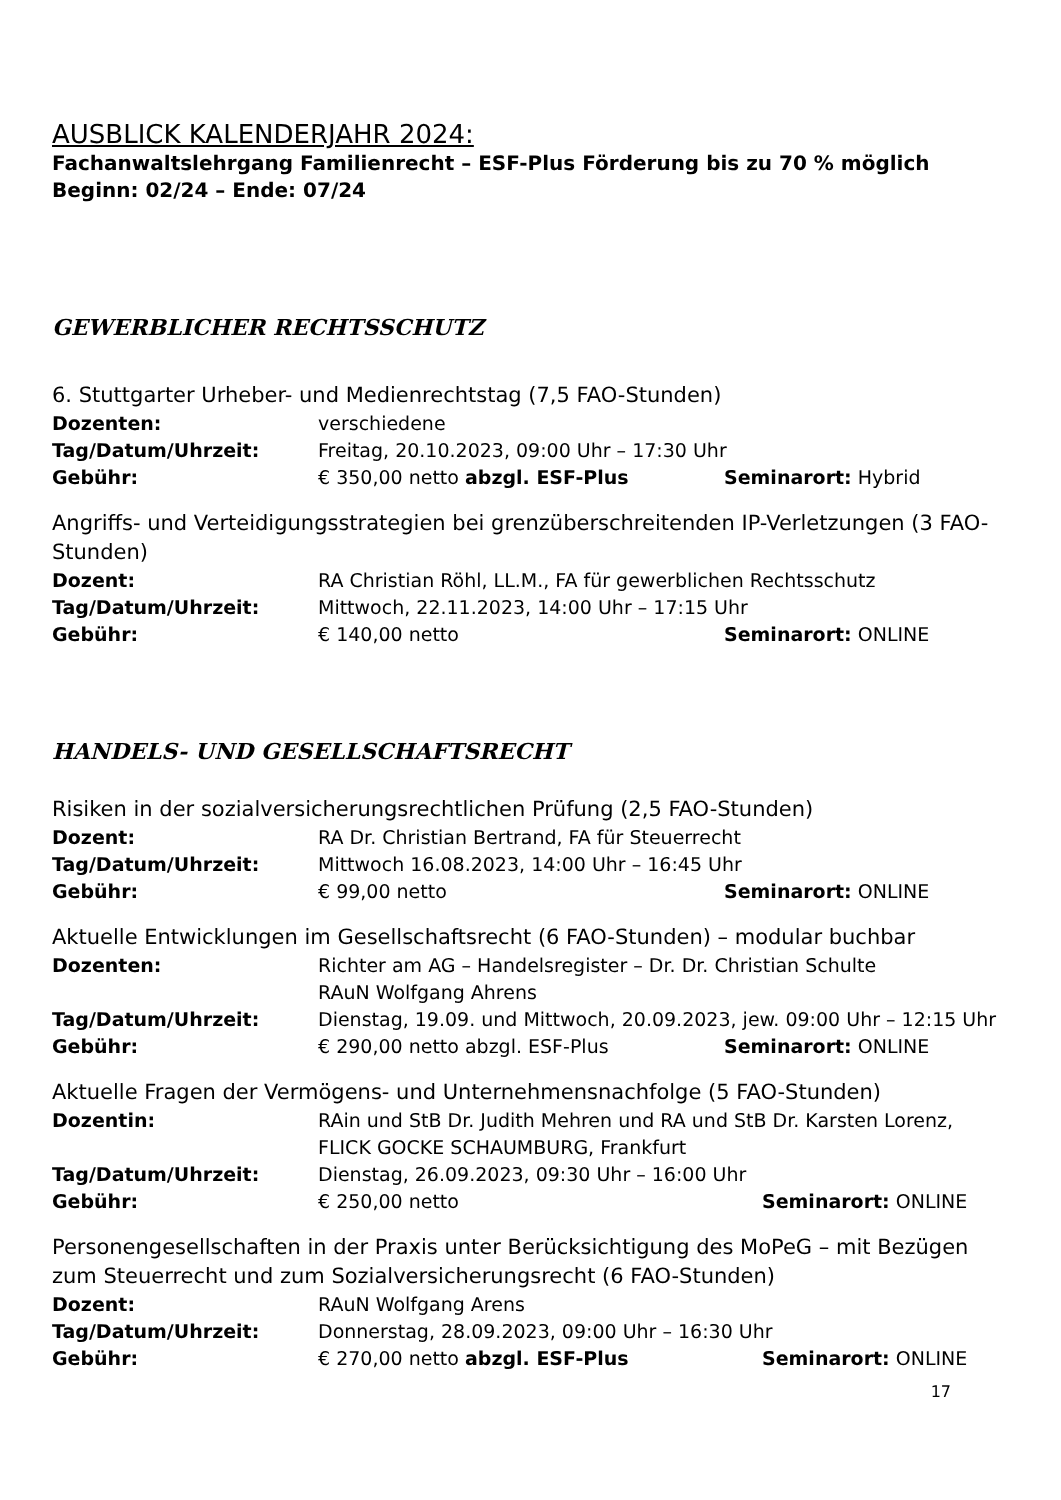AUSBLICK KALENDERJAHR 2024:
Fachanwaltslehrgang Familienrecht – ESF-Plus Förderung bis zu 70 % möglich
Beginn: 02/24 – Ende: 07/24
GEWERBLICHER RECHTSSCHUTZ
6. Stuttgarter Urheber- und Medienrechtstag (7,5 FAO-Stunden)
Dozenten: verschiedene
Tag/Datum/Uhrzeit: Freitag, 20.10.2023, 09:00 Uhr – 17:30 Uhr
Gebühr: € 350,00 netto abzgl. ESF-Plus Seminarort: Hybrid
Angriffs- und Verteidigungsstrategien bei grenzüberschreitenden IP-Verletzungen (3 FAO-Stunden)
Dozent: RA Christian Röhl, LL.M., FA für gewerblichen Rechtsschutz
Tag/Datum/Uhrzeit: Mittwoch, 22.11.2023, 14:00 Uhr – 17:15 Uhr
Gebühr: € 140,00 netto Seminarort: ONLINE
HANDELS- UND GESELLSCHAFTSRECHT
Risiken in der sozialversicherungsrechtlichen Prüfung (2,5 FAO-Stunden)
Dozent: RA Dr. Christian Bertrand, FA für Steuerrecht
Tag/Datum/Uhrzeit: Mittwoch 16.08.2023, 14:00 Uhr – 16:45 Uhr
Gebühr: € 99,00 netto Seminarort: ONLINE
Aktuelle Entwicklungen im Gesellschaftsrecht (6 FAO-Stunden) – modular buchbar
Dozenten: Richter am AG – Handelsregister – Dr. Dr. Christian Schulte
RAuN Wolfgang Ahrens
Tag/Datum/Uhrzeit: Dienstag, 19.09. und Mittwoch, 20.09.2023, jew. 09:00 Uhr – 12:15 Uhr
Gebühr: € 290,00 netto abzgl. ESF-Plus Seminarort: ONLINE
Aktuelle Fragen der Vermögens- und Unternehmensnachfolge (5 FAO-Stunden)
Dozentin: RAin und StB Dr. Judith Mehren und RA und StB Dr. Karsten Lorenz,
FLICK GOCKE SCHAUMBURG, Frankfurt
Tag/Datum/Uhrzeit: Dienstag, 26.09.2023, 09:30 Uhr – 16:00 Uhr
Gebühr: € 250,00 netto Seminarort: ONLINE
Personengesellschaften in der Praxis unter Berücksichtigung des MoPeG – mit Bezügen zum Steuerrecht und zum Sozialversicherungsrecht (6 FAO-Stunden)
Dozent: RAuN Wolfgang Arens
Tag/Datum/Uhrzeit: Donnerstag, 28.09.2023, 09:00 Uhr – 16:30 Uhr
Gebühr: € 270,00 netto abzgl. ESF-Plus Seminarort: ONLINE
17